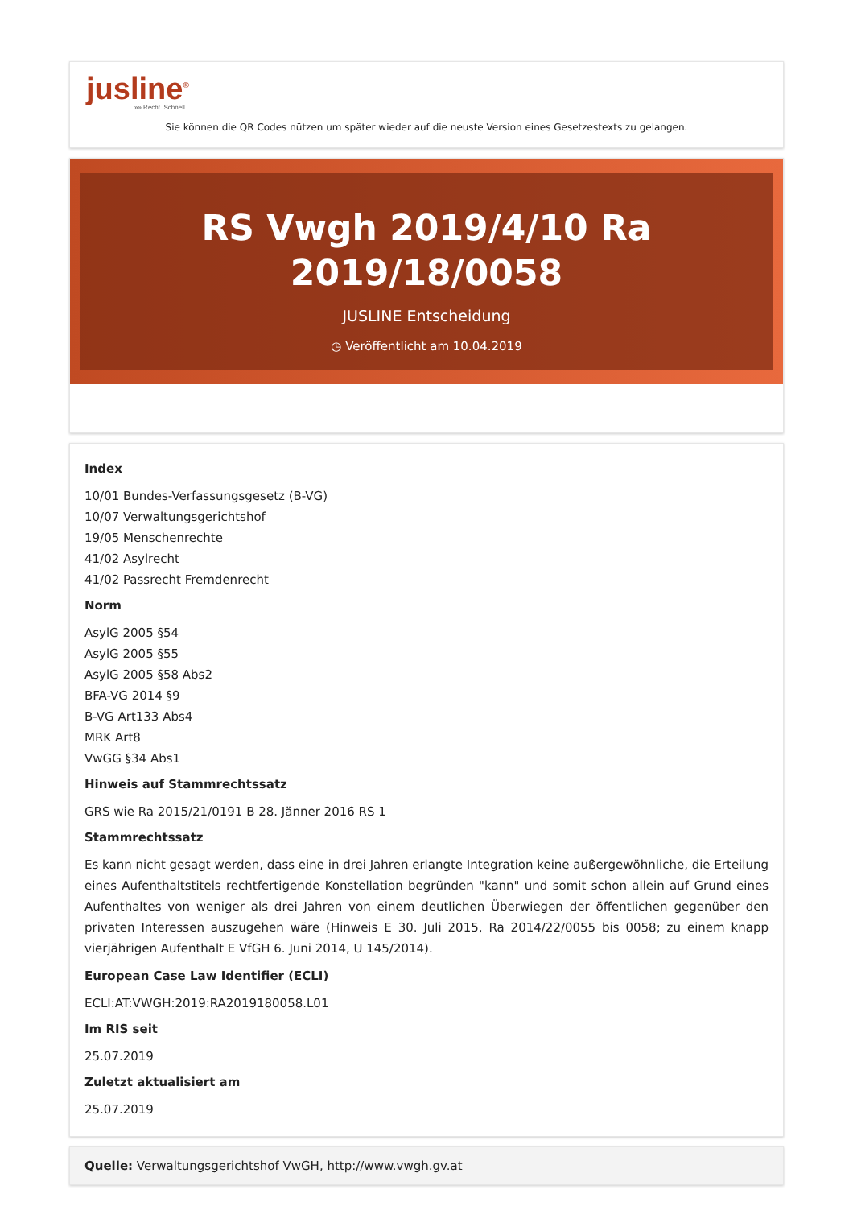jusline<sup>®</sup>
»» Recht. Schnell
Sie können die QR Codes nützen um später wieder auf die neuste Version eines Gesetzestexts zu gelangen.
RS Vwgh 2019/4/10 Ra 2019/18/0058
JUSLINE Entscheidung
◷ Veröffentlicht am 10.04.2019
Index
10/01 Bundes-Verfassungsgesetz (B-VG)
10/07 Verwaltungsgerichtshof
19/05 Menschenrechte
41/02 Asylrecht
41/02 Passrecht Fremdenrecht
Norm
AsylG 2005 §54
AsylG 2005 §55
AsylG 2005 §58 Abs2
BFA-VG 2014 §9
B-VG Art133 Abs4
MRK Art8
VwGG §34 Abs1
Hinweis auf Stammrechtssatz
GRS wie Ra 2015/21/0191 B 28. Jänner 2016 RS 1
Stammrechtssatz
Es kann nicht gesagt werden, dass eine in drei Jahren erlangte Integration keine außergewöhnliche, die Erteilung eines Aufenthaltstitels rechtfertigende Konstellation begründen "kann" und somit schon allein auf Grund eines Aufenthaltes von weniger als drei Jahren von einem deutlichen Überwiegen der öffentlichen gegenüber den privaten Interessen auszugehen wäre (Hinweis E 30. Juli 2015, Ra 2014/22/0055 bis 0058; zu einem knapp vierjährigen Aufenthalt E VfGH 6. Juni 2014, U 145/2014).
European Case Law Identifier (ECLI)
ECLI:AT:VWGH:2019:RA2019180058.L01
Im RIS seit
25.07.2019
Zuletzt aktualisiert am
25.07.2019
Quelle: Verwaltungsgerichtshof VwGH, http://www.vwgh.gv.at